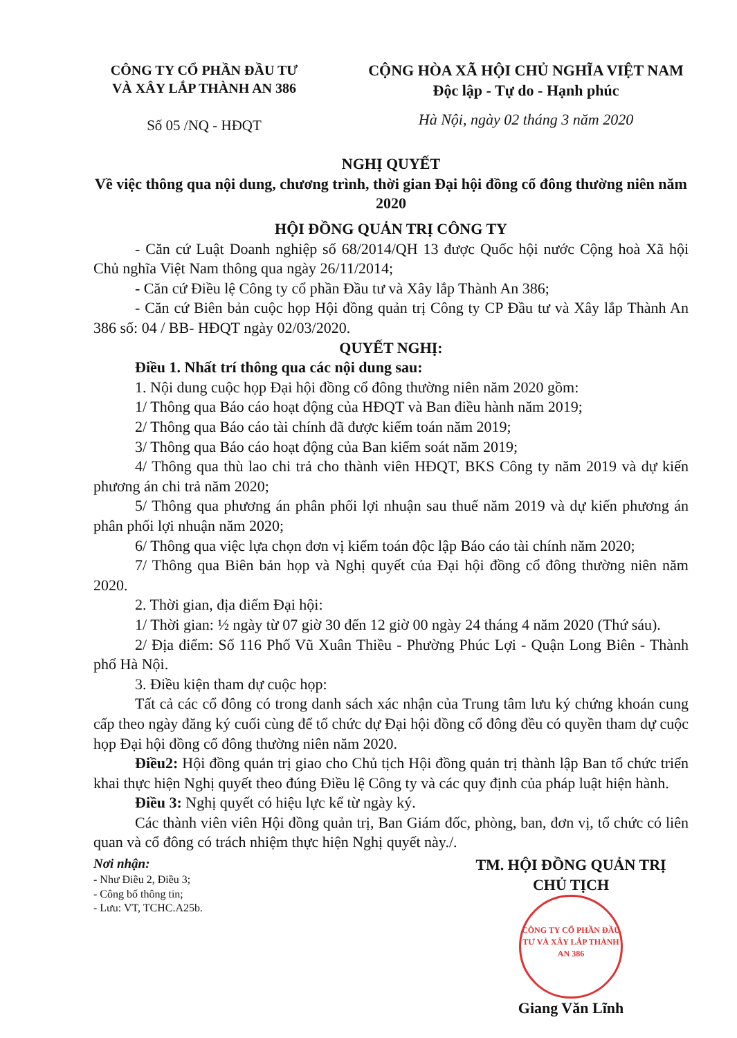CÔNG TY CỔ PHẦN ĐẦU TƯ
VÀ XÂY LẮP THÀNH AN 386
Số 05 /NQ - HĐQT
CỘNG HÒA XÃ HỘI CHỦ NGHĨA VIỆT NAM
Độc lập - Tự do - Hạnh phúc
Hà Nội, ngày 02 tháng 3 năm 2020
NGHỊ QUYẾT
Về việc thông qua nội dung, chương trình, thời gian Đại hội đồng cổ đông thường niên năm 2020
HỘI ĐỒNG QUẢN TRỊ CÔNG TY
- Căn cứ Luật Doanh nghiệp số 68/2014/QH 13 được Quốc hội nước Cộng hoà Xã hội Chủ nghĩa Việt Nam thông qua ngày 26/11/2014;
- Căn cứ Điều lệ Công ty cổ phần Đầu tư và Xây lắp Thành An 386;
- Căn cứ Biên bản cuộc họp Hội đồng quản trị Công ty CP Đầu tư và Xây lắp Thành An 386 số: 04 / BB- HĐQT ngày 02/03/2020.
QUYẾT NGHỊ:
Điều 1. Nhất trí thông qua các nội dung sau:
1. Nội dung cuộc họp Đại hội đồng cổ đông thường niên năm 2020 gồm:
1/ Thông qua Báo cáo hoạt động của HĐQT và Ban điều hành năm 2019;
2/ Thông qua Báo cáo tài chính đã được kiểm toán năm 2019;
3/ Thông qua Báo cáo hoạt động của Ban kiểm soát năm 2019;
4/ Thông qua thù lao chi trả cho thành viên HĐQT, BKS Công ty năm 2019 và dự kiến phương án chi trả năm 2020;
5/ Thông qua phương án phân phối lợi nhuận sau thuế năm 2019 và dự kiến phương án phân phối lợi nhuận năm 2020;
6/ Thông qua việc lựa chọn đơn vị kiểm toán độc lập Báo cáo tài chính năm 2020;
7/ Thông qua Biên bản họp và Nghị quyết của Đại hội đồng cổ đông thường niên năm 2020.
2. Thời gian, địa điểm Đại hội:
1/ Thời gian: ½ ngày từ 07 giờ 30 đến 12 giờ 00 ngày 24 tháng 4 năm 2020 (Thứ sáu).
2/ Địa điểm: Số 116 Phố Vũ Xuân Thiều - Phường Phúc Lợi - Quận Long Biên - Thành phố Hà Nội.
3. Điều kiện tham dự cuộc họp:
Tất cả các cổ đông có trong danh sách xác nhận của Trung tâm lưu ký chứng khoán cung cấp theo ngày đăng ký cuối cùng để tổ chức dự Đại hội đồng cổ đông đều có quyền tham dự cuộc họp Đại hội đồng cổ đông thường niên năm 2020.
Điều2: Hội đồng quản trị giao cho Chủ tịch Hội đồng quản trị thành lập Ban tổ chức triển khai thực hiện Nghị quyết theo đúng Điều lệ Công ty và các quy định của pháp luật hiện hành.
Điều 3: Nghị quyết có hiệu lực kể từ ngày ký.
Các thành viên viên Hội đồng quản trị, Ban Giám đốc, phòng, ban, đơn vị, tổ chức có liên quan và cổ đông có trách nhiệm thực hiện Nghị quyết này./.
Nơi nhận:
- Như Điều 2, Điều 3;
- Công bố thông tin;
- Lưu: VT, TCHC.A25b.
TM. HỘI ĐỒNG QUẢN TRỊ
CHỦ TỊCH
CÔNG TY CỔ PHẦN ĐẦU TƯ VÀ XÂY LẮP THÀNH AN 386
Giang Văn Lĩnh